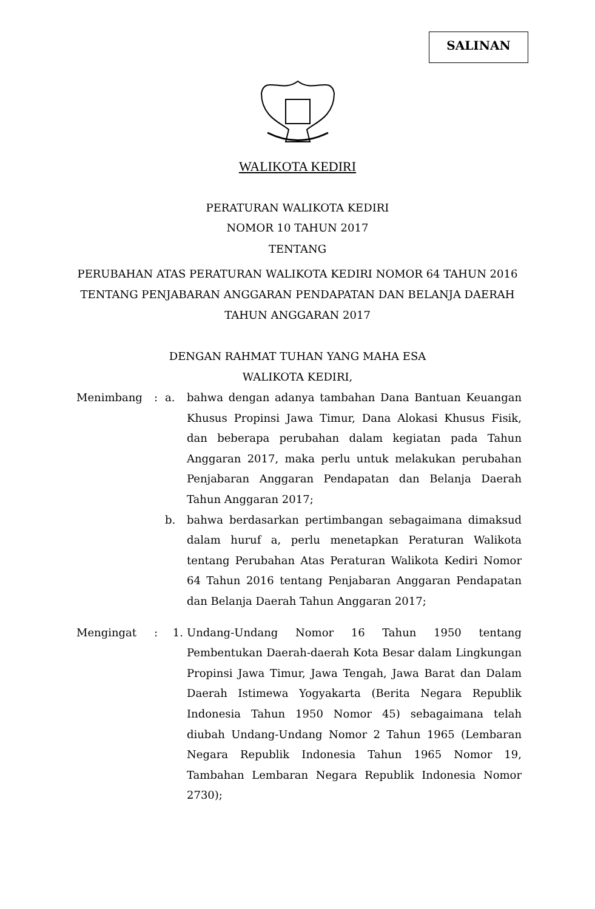SALINAN
WALIKOTA KEDIRI
PERATURAN WALIKOTA KEDIRI
NOMOR 10 TAHUN 2017
TENTANG
PERUBAHAN ATAS PERATURAN WALIKOTA KEDIRI NOMOR 64 TAHUN 2016
TENTANG PENJABARAN ANGGARAN PENDAPATAN DAN BELANJA DAERAH
TAHUN ANGGARAN 2017
DENGAN RAHMAT TUHAN YANG MAHA ESA
WALIKOTA KEDIRI,
| Menimbang | : | a. | bahwa dengan adanya tambahan Dana Bantuan Keuangan Khusus Propinsi Jawa Timur, Dana Alokasi Khusus Fisik, dan beberapa perubahan dalam kegiatan pada Tahun Anggaran 2017, maka perlu untuk melakukan perubahan Penjabaran Anggaran Pendapatan dan Belanja Daerah Tahun Anggaran 2017; |
| | | b. | bahwa berdasarkan pertimbangan sebagaimana dimaksud dalam huruf a, perlu menetapkan Peraturan Walikota tentang Perubahan Atas Peraturan Walikota Kediri Nomor 64 Tahun 2016 tentang Penjabaran Anggaran Pendapatan dan Belanja Daerah Tahun Anggaran 2017; |
| Mengingat | : | 1. | Undang-Undang Nomor 16 Tahun 1950 tentang Pembentukan Daerah-daerah Kota Besar dalam Lingkungan Propinsi Jawa Timur, Jawa Tengah, Jawa Barat dan Dalam Daerah Istimewa Yogyakarta (Berita Negara Republik Indonesia Tahun 1950 Nomor 45) sebagaimana telah diubah Undang-Undang Nomor 2 Tahun 1965 (Lembaran Negara Republik Indonesia Tahun 1965 Nomor 19, Tambahan Lembaran Negara Republik Indonesia Nomor 2730); |